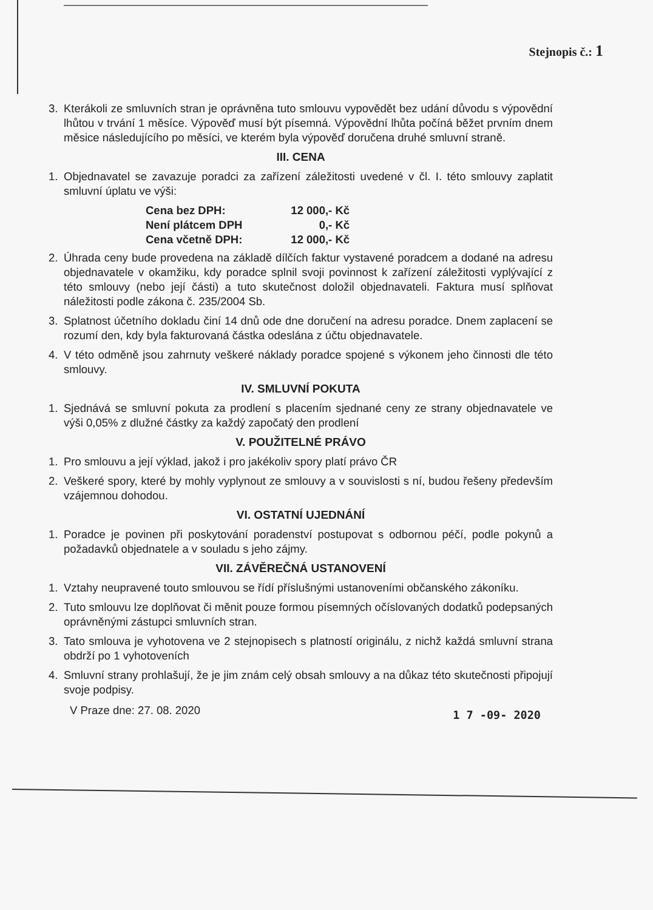Stejnopis č.: 1
3. Kterákoli ze smluvních stran je oprávněna tuto smlouvu vypovědět bez udání důvodu s výpovědní lhůtou v trvání 1 měsíce. Výpověď musí být písemná. Výpovědní lhůta počíná běžet prvním dnem měsice následujícího po měsíci, ve kterém byla výpověď doručena druhé smluvní straně.
III. CENA
1. Objednavatel se zavazuje poradci za zařízení záležitosti uvedené v čl. I. této smlouvy zaplatit smluvní úplatu ve výši:
| Cena bez DPH: | 12 000,- Kč |
| Není plátcem DPH | 0,- Kč |
| Cena včetně DPH: | 12 000,- Kč |
2. Úhrada ceny bude provedena na základě dílčích faktur vystavené poradcem a dodané na adresu objednavatele v okamžiku, kdy poradce splnil svoji povinnost k zařízení záležitosti vyplývající z této smlouvy (nebo její části) a tuto skutečnost doložil objednavateli. Faktura musí splňovat náležitosti podle zákona č. 235/2004 Sb.
3. Splatnost účetního dokladu činí 14 dnů ode dne doručení na adresu poradce. Dnem zaplacení se rozumí den, kdy byla fakturovaná částka odeslána z účtu objednavatele.
4. V této odměně jsou zahrnuty veškeré náklady poradce spojené s výkonem jeho činnosti dle této smlouvy.
IV. SMLUVNÍ POKUTA
1. Sjednává se smluvní pokuta za prodlení s placením sjednané ceny ze strany objednavatele ve výši 0,05% z dlužné částky za každý započatý den prodlení
V. POUŽITELNÉ PRÁVO
1. Pro smlouvu a její výklad, jakož i pro jakékoliv spory platí právo ČR
2. Veškeré spory, které by mohly vyplynout ze smlouvy a v souvislosti s ní, budou řešeny především vzájemnou dohodou.
VI. OSTATNÍ UJEDNÁNÍ
1. Poradce je povinen při poskytování poradenství postupovat s odbornou péčí, podle pokynů a požadavků objednatele a v souladu s jeho zájmy.
VII. ZÁVĚREČNÁ USTANOVENÍ
1. Vztahy neupravené touto smlouvou se řídí příslušnými ustanoveními občanského zákoníku.
2. Tuto smlouvu lze doplňovat či měnit pouze formou písemných očíslovaných dodatků podepsaných oprávněnými zástupci smluvních stran.
3. Tato smlouva je vyhotovena ve 2 stejnopisech s platností originálu, z nichž každá smluvní strana obdrží po 1 vyhotoveních
4. Smluvní strany prohlašují, že je jim znám celý obsah smlouvy a na důkaz této skutečnosti připojují svoje podpisy.
V Praze dne: 27. 08. 2020 1 7 -09- 2020